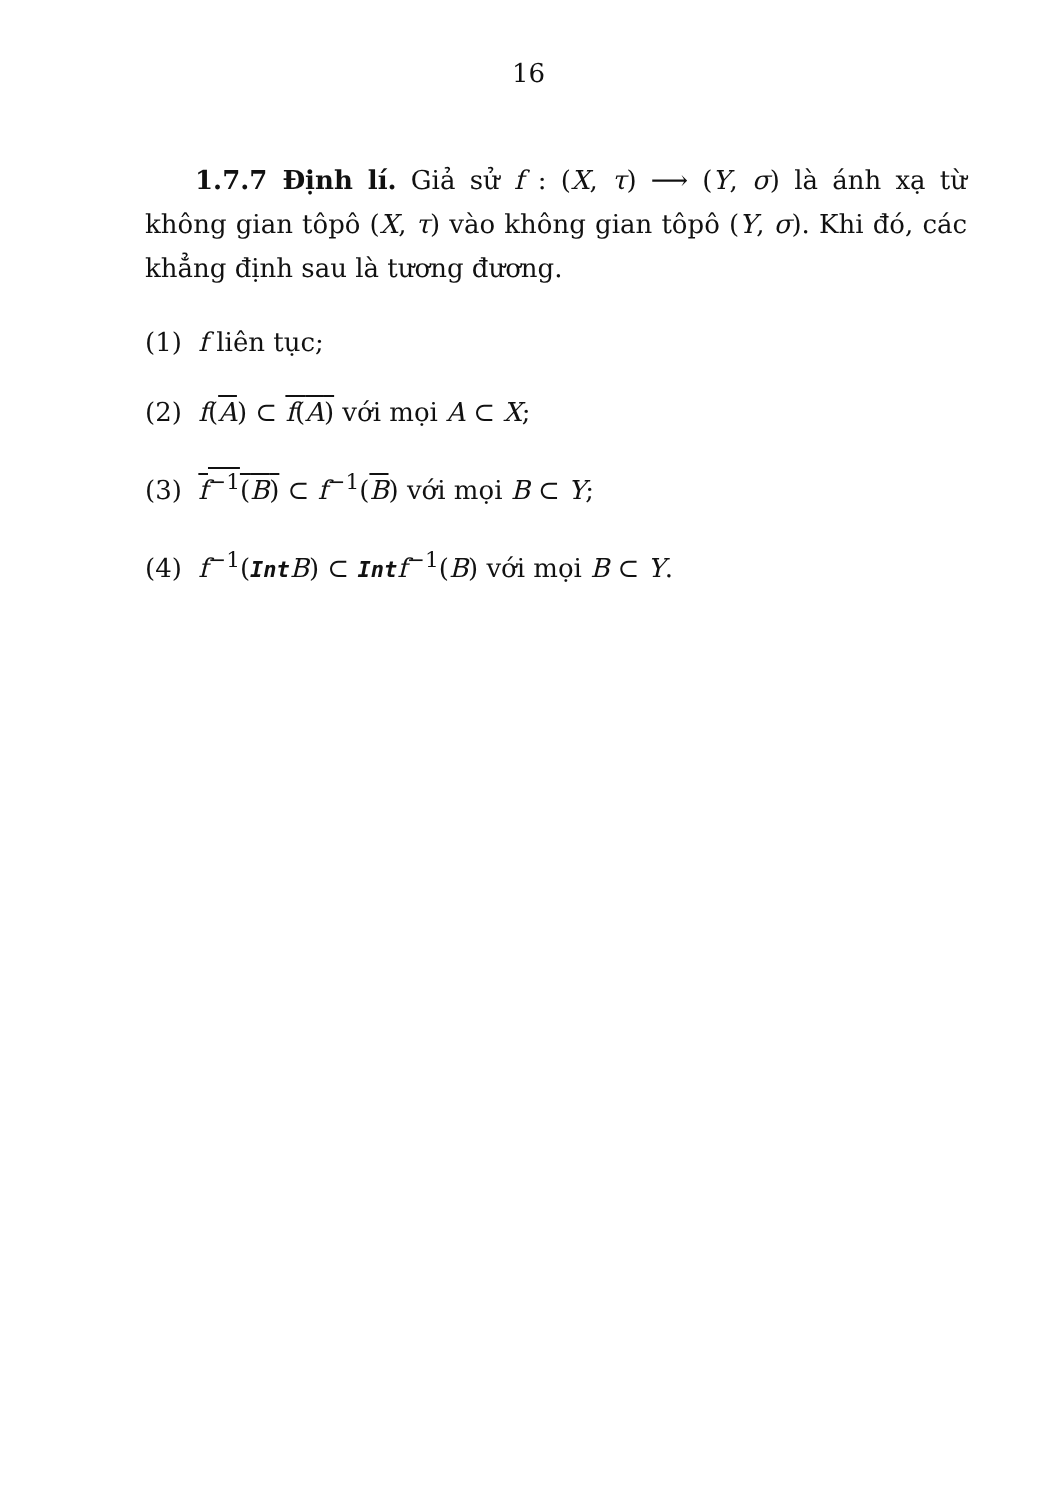16
1.7.7 Định lí. Giả sử f : (X, τ) ⟶ (Y, σ) là ánh xạ từ không gian tôpô (X, τ) vào không gian tôpô (Y, σ). Khi đó, các khẳng định sau là tương đương.
(1) f liên tục;
(2) f(A) ⊂ f(A) với mọi A ⊂ X;
(3) f<sup>−1</sup>(B) ⊂ f<sup>−1</sup>(B) với mọi B ⊂ Y;
(4) f<sup>−1</sup>(Int B) ⊂ Int f<sup>−1</sup>(B) với mọi B ⊂ Y.